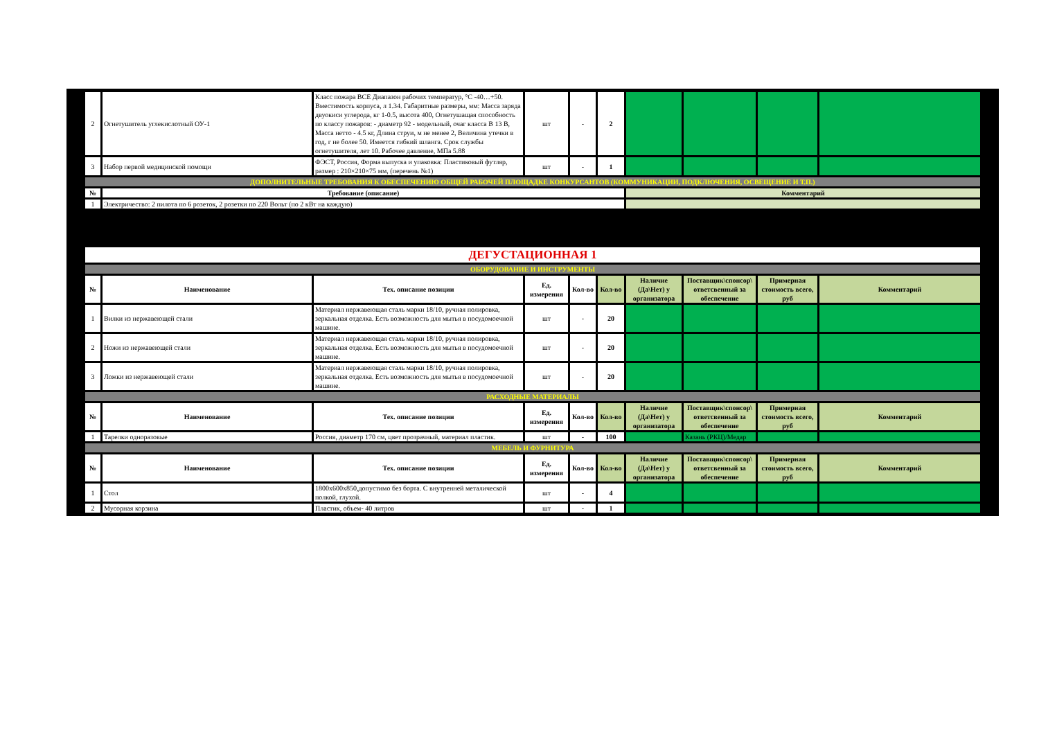| 2 | Огнетушитель углекислотный ОУ-1 | Класс пожара ВСЕ Диапазон рабочих температур, °С -40…+50. Вместимость корпуса, л 1.34. Габаритные размеры, мм: Масса заряда двуокиси углерода, кг 1-0.5, высота 400, Огнетушащая способность по классу пожаров: - диаметр 92 - модельный, очаг класса В 13 В, Масса нетто - 4.5 кг, Длина струи, м не менее 2, Величина утечки в год, г не более 50. Имеется гибкий шланга. Срок службы огнетушителя, лет 10. Рабочее давление, МПа 5.88 | шт | - | 2 | | | | |
| 3 | Набор первой медицинской помощи | ФЭСТ, Россия, Форма выпуска и упаковка: Пластиковый футляр, размер : 210×210×75 мм, (перечень №1) | шт | - | 1 | | | | |
| ДОПОЛНИТЕЛЬНЫЕ ТРЕБОВАНИЯ К ОБЕСПЕЧЕНИЮ ОБЩЕЙ РАБОЧЕЙ ПЛОЩАДКЕ КОНКУРСАНТОВ (КОММУНИКАЦИИ, ПОДКЛЮЧЕНИЯ, ОСВЕЩЕНИЕ И Т.П.) | | | | | | | | | |
| № | Требование (описание) | | | | | Комментарий | | | |
| 1 | Электричество: 2 пилота по 6 розеток, 2 розетки по 220 Вольт (по 2 кВт на каждую) | | | | | | | | |
| ДЕГУСТАЦИОННАЯ 1 | | | | | | | | | |
| ОБОРУДОВАНИЕ И ИНСТРУМЕНТЫ | | | | | | | | | |
| № | Наименование | Тех. описание позиции | Ед. измерения | Кол-во | Кол-во | Наличие (Да\Нет) у организатора | Поставщик\спонсор\ ответсвенный за обеспечение | Примерная стоимость всего, руб | Комментарий |
| 1 | Вилки из нержавеющей стали | Материал нержавеющая сталь марки 18/10, ручная полировка, зеркальная отделка. Есть возможность для мытья в посудомоечной машине. | шт | - | 20 | | | | |
| 2 | Ножи из нержавеющей стали | Материал нержавеющая сталь марки 18/10, ручная полировка, зеркальная отделка. Есть возможность для мытья в посудомоечной машине. | шт | - | 20 | | | | |
| 3 | Ложки из нержавеющей стали | Материал нержавеющая сталь марки 18/10, ручная полировка, зеркальная отделка. Есть возможность для мытья в посудомоечной машине. | шт | - | 20 | | | | |
| РАСХОДНЫЕ МАТЕРИАЛЫ | | | | | | | | | |
| № | Наименование | Тех. описание позиции | Ед. измерения | Кол-во | Кол-во | Наличие (Да\Нет) у организатора | Поставщик\спонсор\ ответсвенный за обеспечение | Примерная стоимость всего, руб | Комментарий |
| 1 | Тарелки одноразовые | Россия, диаметр 170 см, цвет прозрачный, материал пластик. | шт | - | 100 | | Казань (РКЦ)/Медар | | |
| МЕБЕЛЬ И ФУРНИТУРА | | | | | | | | | |
| № | Наименование | Тех. описание позиции | Ед. измерения | Кол-во | Кол-во | Наличие (Да\Нет) у организатора | Поставщик\спонсор\ ответсвенный за обеспечение | Примерная стоимость всего, руб | Комментарий |
| 1 | Стол | 1800х600х850,допустимо без борта. С внутренней металической полкой, глухой. | шт | - | 4 | | | | |
| 2 | Мусорная корзина | Пластик, объем- 40 литров | шт | - | 1 | | | | |